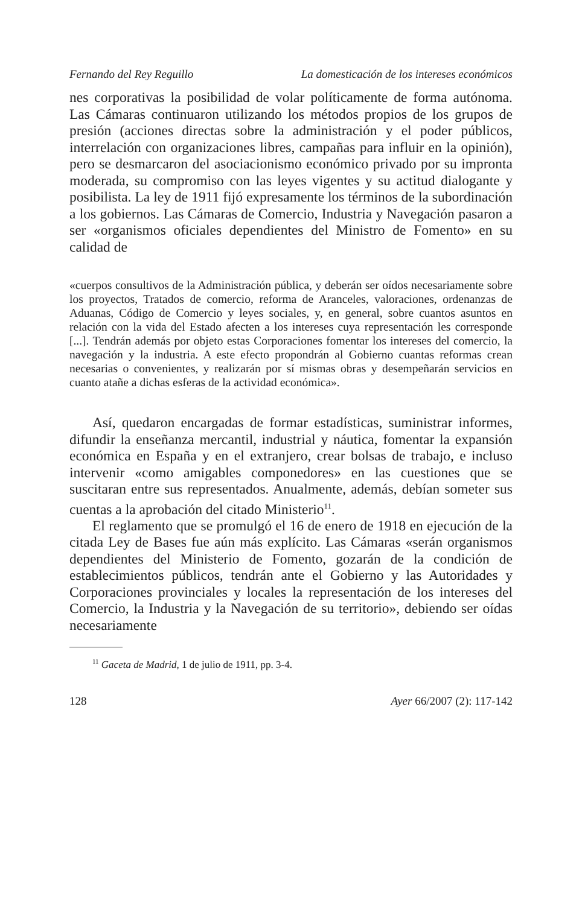Fernando del Rey Reguillo La domesticación de los intereses económicos
nes corporativas la posibilidad de volar políticamente de forma autónoma. Las Cámaras continuaron utilizando los métodos propios de los grupos de presión (acciones directas sobre la administración y el poder públicos, interrelación con organizaciones libres, campañas para influir en la opinión), pero se desmarcaron del asociacionismo económico privado por su impronta moderada, su compromiso con las leyes vigentes y su actitud dialogante y posibilista. La ley de 1911 fijó expresamente los términos de la subordinación a los gobiernos. Las Cámaras de Comercio, Industria y Navegación pasaron a ser «organismos oficiales dependientes del Ministro de Fomento» en su calidad de
«cuerpos consultivos de la Administración pública, y deberán ser oídos necesariamente sobre los proyectos, Tratados de comercio, reforma de Aranceles, valoraciones, ordenanzas de Aduanas, Código de Comercio y leyes sociales, y, en general, sobre cuantos asuntos en relación con la vida del Estado afecten a los intereses cuya representación les corresponde [...]. Tendrán además por objeto estas Corporaciones fomentar los intereses del comercio, la navegación y la industria. A este efecto propondrán al Gobierno cuantas reformas crean necesarias o convenientes, y realizarán por sí mismas obras y desempeñarán servicios en cuanto atañe a dichas esferas de la actividad económica».
Así, quedaron encargadas de formar estadísticas, suministrar informes, difundir la enseñanza mercantil, industrial y náutica, fomentar la expansión económica en España y en el extranjero, crear bolsas de trabajo, e incluso intervenir «como amigables componedores» en las cuestiones que se suscitaran entre sus representados. Anualmente, además, debían someter sus cuentas a la aprobación del citado Ministerio<sup>11</sup>.
El reglamento que se promulgó el 16 de enero de 1918 en ejecución de la citada Ley de Bases fue aún más explícito. Las Cámaras «serán organismos dependientes del Ministerio de Fomento, gozarán de la condición de establecimientos públicos, tendrán ante el Gobierno y las Autoridades y Corporaciones provinciales y locales la representación de los intereses del Comercio, la Industria y la Navegación de su territorio», debiendo ser oídas necesariamente
<sup>11</sup> Gaceta de Madrid, 1 de julio de 1911, pp. 3-4.
128 Ayer 66/2007 (2): 117-142